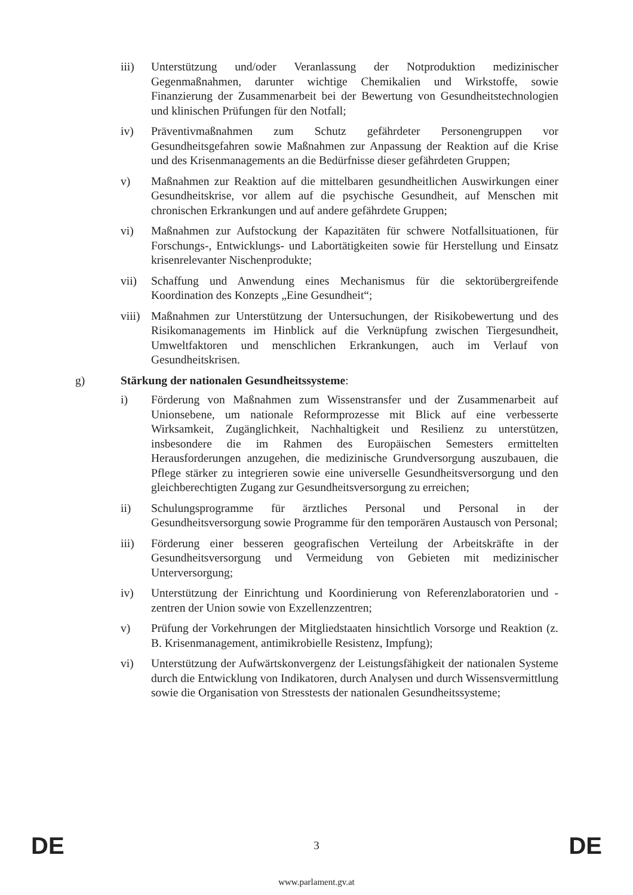iii) Unterstützung und/oder Veranlassung der Notproduktion medizinischer Gegenmaßnahmen, darunter wichtige Chemikalien und Wirkstoffe, sowie Finanzierung der Zusammenarbeit bei der Bewertung von Gesundheitstechnologien und klinischen Prüfungen für den Notfall;
iv) Präventivmaßnahmen zum Schutz gefährdeter Personengruppen vor Gesundheitsgefahren sowie Maßnahmen zur Anpassung der Reaktion auf die Krise und des Krisenmanagements an die Bedürfnisse dieser gefährdeten Gruppen;
v) Maßnahmen zur Reaktion auf die mittelbaren gesundheitlichen Auswirkungen einer Gesundheitskrise, vor allem auf die psychische Gesundheit, auf Menschen mit chronischen Erkrankungen und auf andere gefährdete Gruppen;
vi) Maßnahmen zur Aufstockung der Kapazitäten für schwere Notfallsituationen, für Forschungs-, Entwicklungs- und Labortätigkeiten sowie für Herstellung und Einsatz krisenrelevanter Nischenprodukte;
vii) Schaffung und Anwendung eines Mechanismus für die sektorübergreifende Koordination des Konzepts „Eine Gesundheit“;
viii)
Maßnahmen zur Unterstützung der Untersuchungen, der Risikobewertung und des Risikomanagements im Hinblick auf die Verknüpfung zwischen Tiergesundheit, Umweltfaktoren und menschlichen Erkrankungen, auch im Verlauf von Gesundheitskrisen.
g) Stärkung der nationalen Gesundheitssysteme:
i) Förderung von Maßnahmen zum Wissenstransfer und der Zusammenarbeit auf Unionsebene, um nationale Reformprozesse mit Blick auf eine verbesserte Wirksamkeit, Zugänglichkeit, Nachhaltigkeit und Resilienz zu unterstützen, insbesondere die im Rahmen des Europäischen Semesters ermittelten Herausforderungen anzugehen, die medizinische Grundversorgung auszubauen, die Pflege stärker zu integrieren sowie eine universelle Gesundheitsversorgung und den gleichberechtigten Zugang zur Gesundheitsversorgung zu erreichen;
ii) Schulungsprogramme für ärztliches Personal und Personal in der Gesundheitsversorgung sowie Programme für den temporären Austausch von Personal;
iii) Förderung einer besseren geografischen Verteilung der Arbeitskräfte in der Gesundheitsversorgung und Vermeidung von Gebieten mit medizinischer Unterversorgung;
iv) Unterstützung der Einrichtung und Koordinierung von Referenzlaboratorien und -zentren der Union sowie von Exzellenzzentren;
v) Prüfung der Vorkehrungen der Mitgliedstaaten hinsichtlich Vorsorge und Reaktion (z. B. Krisenmanagement, antimikrobielle Resistenz, Impfung);
vi) Unterstützung der Aufwärtskonvergenz der Leistungsfähigkeit der nationalen Systeme durch die Entwicklung von Indikatoren, durch Analysen und durch Wissensvermittlung sowie die Organisation von Stresstests der nationalen Gesundheitssysteme;
DE 3 DE
www.parlament.gv.at